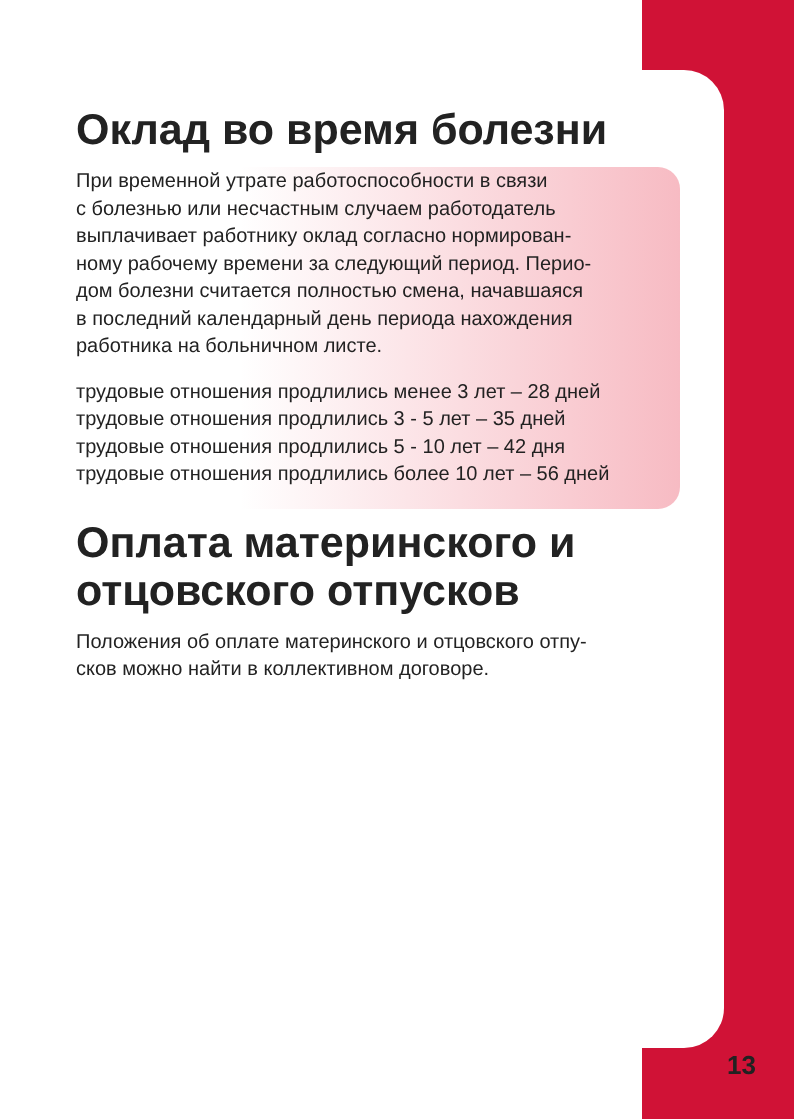Оклад во время болезни
При временной утрате работоспособности в связи
с болезнью или несчастным случаем работодатель
выплачивает работнику оклад согласно нормирован-
ному рабочему времени за следующий период. Перио-
дом болезни считается полностью смена, начавшаяся
в последний календарный день периода нахождения
работника на больничном листе.
трудовые отношения продлились менее 3 лет – 28 дней
трудовые отношения продлились 3 - 5 лет – 35 дней
трудовые отношения продлились 5 - 10 лет – 42 дня
трудовые отношения продлились более 10 лет – 56 дней
Оплата материнского и
отцовского отпусков
Положения об оплате материнского и отцовского отпу-
сков можно найти в коллективном договоре.
13